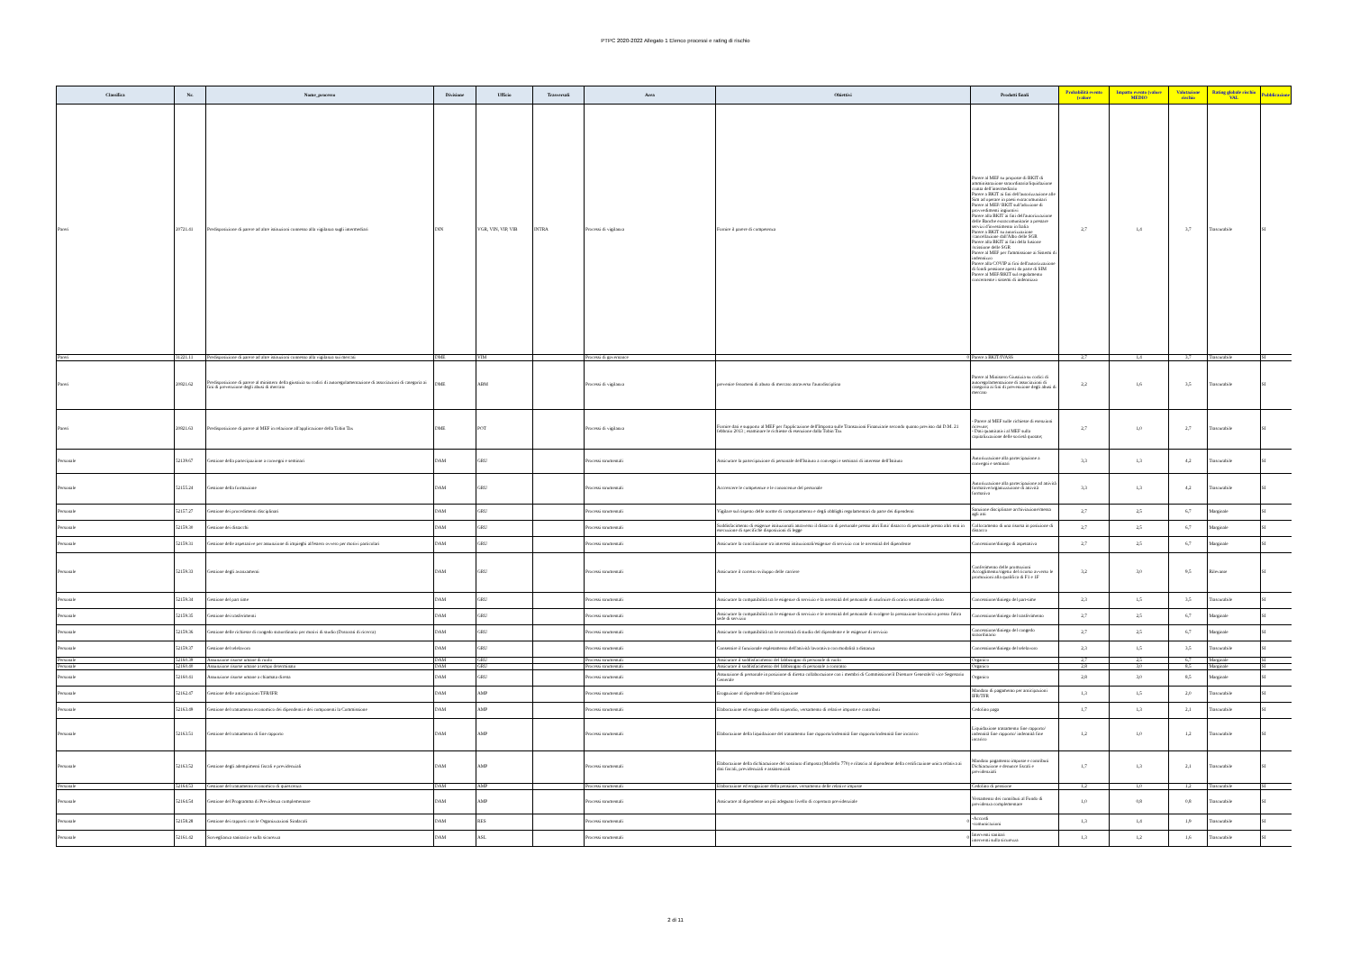PTPC 2020-2022 Allegato 1 Elenco processi e rating di rischio
| Classifica | Nr. | Nome_processo | Divisione | Ufficio | Trasversali | Area | Obiettivi | Prodotti finali | Probabilità evento (valore | Impatto evento (valore MEDIO | Valutazione rischio | Rating globale rischio VAL | Pubblicazione |
| --- | --- | --- | --- | --- | --- | --- | --- | --- | --- | --- | --- | --- | --- |
| Pareri | 20721.41 | Predisposizione di parere ad altre istituzioni connesso alla vigilanza sugli intermediari | DIN | VGR, VIN, VIP, VIB | INTRA | Processi di vigilanza | Fornire il parere di competenza | Parere al MEF su proposte di BKIT di amministrazione straordinaria/liquidazione coatta dell'intermediario Parere a BKIT ai fini dell'autorizzazione alle Sim ad operare in paesi extracomunitari Parere al MEF/ BKIT sull'adozione di provvedimenti ingiuntivi Parere alla BKIT ai fini dell'autorizzazione delle Banche extracomunitarie a prestare servizi d'investimento in Italia Parere a BKIT su autorizzazione /cancellazione dall'Albo delle SGR Parere alla BKIT ai fini della fusione /scissione delle SGR Parere al MEF per l'ammissione ai Sistemi di indennizzo Parere alla COVIP ai fini dell'autorizzazione di fondi pensione aperti da parte di SIM Parere al MEF/BKIT sul regolamento concernente i sistemi di indennizzo | 2,7 | 1,4 | 3,7 | Trascurabile | SI |
| Pareri | 31221.11 | Predisposizione di parere ad altre istituzioni connesso alla vigilanza sui mercati | DME | VIM | | Processi di governance | 0 | Parere a BKIT/IVASS | 2,7 | 1,4 | 3,7 | Trascurabile | SI |
| Pareri | 20821.62 | Predisposizione di parere al ministero della giustizia su codici di autoregolamentazione di associazioni di categoria ai fini di prevenzione degli abusi di mercato | DME | ABM | | Processi di vigilanza | prevenire fenomeni di abuso di mercato attraverso l'autodisciplina | Parere al Ministero Giustizia su codici di autoregolamentazione di associazioni di categoria ai fini di prevenzione degli abusi di mercato | 2,2 | 1,6 | 3,5 | Trascurabile | SI |
| Pareri | 20821.63 | Predisposizione di parere al MEF in relazione all'applicazione della Tobin Tax | DME | POT | | Processi di vigilanza | Fornire dati e supporto al MEF per l'applicazione dell'Imposta sulle Transazioni Finanziarie secondo quanto previsto dal D.M. 21 febbraio 2013 ; esaminare le richieste di esenzione dalla Tobin Tax | - Parere al MEF sulle richieste di esenzioni ricevute; - Dati quantitativi al MEF sulla capitalizzazione delle società quotate; | 2,7 | 1,0 | 2,7 | Trascurabile | SI |
| Personale | 52139.67 | Gestione della partecipazione a convegni e seminari | DAM | GRU | | Processi strumentali | Assicurare la partecipazione di personale dell'Istituto a convegni e seminari di interesse dell'Istituto | Autorizzazione alla partecipazione a convegni e seminari | 3,3 | 1,3 | 4,2 | Trascurabile | SI |
| Personale | 52155.24 | Gestione della formazione | DAM | GRU | | Processi strumentali | Accrescere le competenze e le conoscenze del personale | Autorizzazione alla partecipazione ad attività formative/organizzazione di attività formativa | 3,3 | 1,3 | 4,2 | Trascurabile | SI |
| Personale | 52157.27 | Gestione dei procedimenti disciplinari | DAM | GRU | | Processi strumentali | Vigilare sul rispetto delle norme di comportamento e degli obblighi regolamentari da parte dei dipendenti | Sanzione disciplinare archiviazione/messa agli atti | 2,7 | 2,5 | 6,7 | Marginale | SI |
| Personale | 52159.30 | Gestione dei distacchi | DAM | GRU | | Processi strumentali | Soddisfacimento di esigenze istituzionali attraverso il distacco di personale presso altri Enti/ distacco di personale presso altri enti in esecuzione di specifiche disposizioni di legge | Collocamento di una risorsa in posizione di distacco | 2,7 | 2,5 | 6,7 | Marginale | SI |
| Personale | 52159.31 | Gestione delle aspettative per assunzione di impieghi all'estero ovvero per motivi particolari | DAM | GRU | | Processi strumentali | Assicurare la conciliazione tra interessi istituzionali/esigenze di servizio con le necessità del dipendente | Concessione/diniego di aspettativa | 2,7 | 2,5 | 6,7 | Marginale | SI |
| Personale | 52159.33 | Gestione degli avanzamenti | DAM | GRU | | Processi strumentali | Assicurare il corretto sviluppo delle carriere | Conferimento delle promozioni Accoglimento/rigetto del ricorso avverso le promozioni alla qualifica di F1 e 1F | 3,2 | 3,0 | 9,5 | Rilevante | SI |
| Personale | 52159.34 | Gestione del part time | DAM | GRU | | Processi strumentali | Assicurare la compatibilità tra le esigenze di servizio e la necessità del personale di usufruire di orario settimanale ridotto | Concessione/diniego del part-time | 2,3 | 1,5 | 3,5 | Trascurabile | SI |
| Personale | 52159.35 | Gestione dei trasferimenti | DAM | GRU | | Processi strumentali | Assicurare la compatibilità tra le esigenze di servizio e le necessità del personale di svolgere la prestazione lavorativa presso l'altra sede di servizio | Concessione/diniego del trasferimento | 2,7 | 2,5 | 6,7 | Marginale | SI |
| Personale | 52159.36 | Gestione delle richieste di congedo straordinario per motivi di studio (Dottorati di ricerca) | DAM | GRU | | Processi strumentali | Assicurare la compatibilità tra le necessità di studio del dipendente e le esigenze di servizio | Concessione/diniego del congedo straordinario | 2,7 | 2,5 | 6,7 | Marginale | SI |
| Personale | 52159.37 | Gestione del telelavoro | DAM | GRU | | Processi strumentali | Consentire il funzionale espletamento dell'attività lavorativa con modalità a distanza | Concessione/diniego del telelavoro | 2,3 | 1,5 | 3,5 | Trascurabile | SI |
| Personale | 52160.39 | Assunzione risorse umane di ruolo | DAM | GRU | | Processi strumentali | Assicurare il soddisfacimento del fabbisogno di personale di ruolo | Organico | 2,7 | 2,5 | 6,7 | Marginale | SI |
| Personale | 52160.40 | Assunzione risorse umane a tempo determinato | DAM | GRU | | Processi strumentali | Assicurare il soddisfacimento del fabbisogno di personale a contratto | Organico | 2,8 | 3,0 | 8,5 | Marginale | SI |
| Personale | 52160.41 | Assunzione risorse umane a chiamata diretta | DAM | GRU | | Processi strumentali | Assunzione di personale in posizione di diretta collaborazione con i membri di Commissione/il Direttore Generale/il vice Segretario Generale | Organico | 2,8 | 3,0 | 8,5 | Marginale | SI |
| Personale | 52162.47 | Gestione delle anticipazioni TFR/IFR | DAM | AMP | | Processi strumentali | Erogazione al dipendente dell'anticipazione | Mandato di pagamento per anticipazioni IFR/TFR | 1,3 | 1,5 | 2,0 | Trascurabile | SI |
| Personale | 52163.49 | Gestione del trattamento economico dei dipendenti e dei componenti la Commissione | DAM | AMP | | Processi strumentali | Elaborazione ed erogazione dello stipendio, versamento di relative imposte e contributi | Cedolino paga | 1,7 | 1,3 | 2,1 | Trascurabile | SI |
| Personale | 52163.51 | Gestione del trattamento di fine rapporto | DAM | AMP | | Processi strumentali | Elaborazione della liquidazione del trattamento fine rapporto/indennità fine rapporto/indennità fine incarico | Liquidazione trattamento fine rapporto/ indennità fine rapporto/ indennità fine incarico | 1,2 | 1,0 | 1,2 | Trascurabile | SI |
| Personale | 52163.52 | Gestione degli adempimenti fiscali e previdenziali | DAM | AMP | | Processi strumentali | Elaborazione della dichiarazione del sostituto d'imposta (Modello 770) e rilascio al dipendente della certificazione unica relativa ai dati fiscali, previdenziali e assistenziali | Mandato pagamento imposte e contributi Dichiarazione e denunce fiscali e previdenziali | 1,7 | 1,3 | 2,1 | Trascurabile | SI |
| Personale | 52164.53 | Gestione del trattamento economico di quiescenza | DAM | AMP | | Processi strumentali | Elaborazione ed erogazione della pensione, versamento delle relative imposte | Cedolino di pensione | 1,2 | 1,0 | 1,2 | Trascurabile | SI |
| Personale | 52164.54 | Gestione del Programma di Previdenza complementare | DAM | AMP | | Processi strumentali | Assicurare al dipendente un più adeguato livello di copertura previdenziale | Versamento dei contributi al Fondo di previdenza complementare | 1,0 | 0,8 | 0,8 | Trascurabile | SI |
| Personale | 52158.28 | Gestione dei rapporti con le Organizzazioni Sindacali | DAM | RES | | Processi strumentali | 0 | -Accordi -comunicazioni | 1,3 | 1,4 | 1,9 | Trascurabile | SI |
| Personale | 52161.42 | Sorveglianza sanitaria e sulla sicurezza | DAM | ASL | | Processi strumentali | 0 | Interventi sanitari interventi sulla sicurezza | 1,3 | 1,2 | 1,6 | Trascurabile | SI |
2 di 11